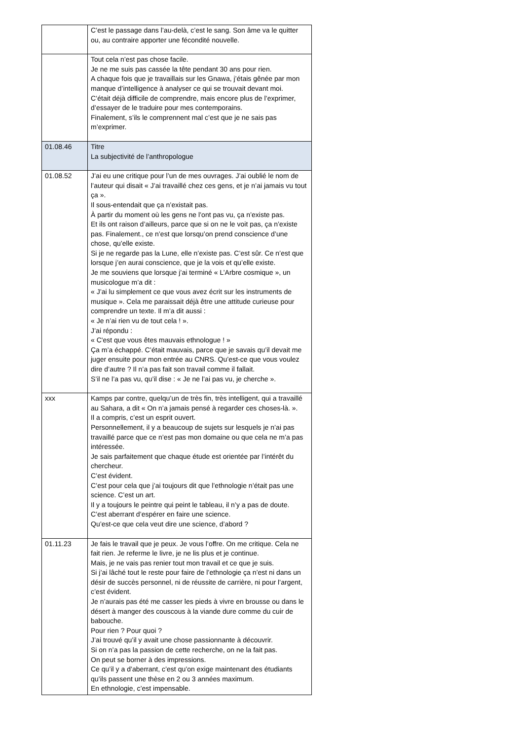| | C’est le passage dans l’au-delà, c’est le sang. Son âme va le quitter ou, au contraire apporter une fécondité nouvelle. |
| | Tout cela n’est pas chose facile. Je ne me suis pas cassée la tête pendant 30 ans pour rien. A chaque fois que je travaillais sur les Gnawa, j’étais gênée par mon manque d’intelligence à analyser ce qui se trouvait devant moi. C’était déjà difficile de comprendre, mais encore plus de l’exprimer, d’essayer de le traduire pour mes contemporains. Finalement, s’ils le comprennent mal c’est que je ne sais pas m’exprimer. |
| 01.08.46 | Titre La subjectivité de l’anthropologue |
| 01.08.52 | J’ai eu une critique pour l’un de mes ouvrages. J’ai oublié le nom de l’auteur qui disait « J’ai travaillé chez ces gens, et je n’ai jamais vu tout ça ». Il sous-entendait que ça n’existait pas. À partir du moment où les gens ne l’ont pas vu, ça n’existe pas. Et ils ont raison d’ailleurs, parce que si on ne le voit pas, ça n’existe pas. Finalement., ce n’est que lorsqu’on prend conscience d’une chose, qu’elle existe. Si je ne regarde pas la Lune, elle n’existe pas. C’est sûr. Ce n’est que lorsque j’en aurai conscience, que je la vois et qu’elle existe. Je me souviens que lorsque j’ai terminé « L’Arbre cosmique », un musicologue m’a dit : « J’ai lu simplement ce que vous avez écrit sur les instruments de musique ». Cela me paraissait déjà être une attitude curieuse pour comprendre un texte. Il m’a dit aussi : « Je n’ai rien vu de tout cela ! ». J’ai répondu : « C'est que vous êtes mauvais ethnologue ! » Ça m’a échappé. C’était mauvais, parce que je savais qu’il devait me juger ensuite pour mon entrée au CNRS. Qu’est-ce que vous voulez dire d’autre ? Il n’a pas fait son travail comme il fallait. S’il ne l’a pas vu, qu’il dise : « Je ne l’ai pas vu, je cherche ». |
| xxx | Kamps par contre, quelqu’un de très fin, très intelligent, qui a travaillé au Sahara, a dit « On n’a jamais pensé à regarder ces choses-là. ». Il a compris, c’est un esprit ouvert. Personnellement, il y a beaucoup de sujets sur lesquels je n’ai pas travaillé parce que ce n’est pas mon domaine ou que cela ne m’a pas intéressée. Je sais parfaitement que chaque étude est orientée par l’intérêt du chercheur. C’est évident. C’est pour cela que j’ai toujours dit que l’ethnologie n’était pas une science. C’est un art. Il y a toujours le peintre qui peint le tableau, il n’y a pas de doute. C’est aberrant d’espérer en faire une science. Qu’est-ce que cela veut dire une science, d’abord ? |
| 01.11.23 | Je fais le travail que je peux. Je vous l’offre. On me critique. Cela ne fait rien. Je referme le livre, je ne lis plus et je continue. Mais, je ne vais pas renier tout mon travail et ce que je suis. Si j’ai lâché tout le reste pour faire de l’ethnologie ça n’est ni dans un désir de succès personnel, ni de réussite de carrière, ni pour l’argent, c’est évident. Je n’aurais pas été me casser les pieds à vivre en brousse ou dans le désert à manger des couscous à la viande dure comme du cuir de babouche. Pour rien ? Pour quoi ? J’ai trouvé qu’il y avait une chose passionnante à découvrir. Si on n’a pas la passion de cette recherche, on ne la fait pas. On peut se borner à des impressions. Ce qu’il y a d’aberrant, c’est qu’on exige maintenant des étudiants qu’ils passent une thèse en 2 ou 3 années maximum. En ethnologie, c’est impensable. |